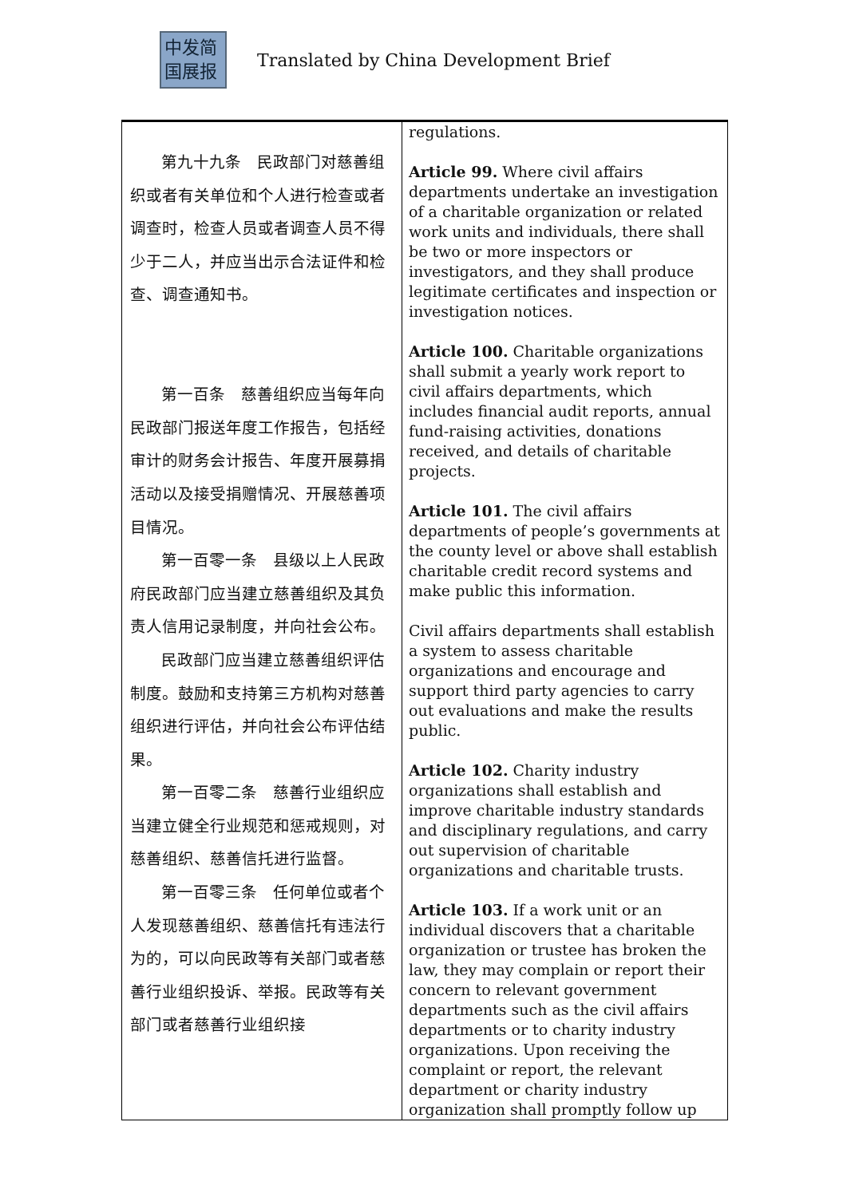中发简
国展报
Translated by China Development Brief
| 第九十九条 民政部门对慈善组织或者有关单位和个人进行检查或者调查时，检查人员或者调查人员不得少于二人，并应当出示合法证件和检查、调查通知书。 第一百条 慈善组织应当每年向民政部门报送年度工作报告，包括经审计的财务会计报告、年度开展募捐活动以及接受捐赠情况、开展慈善项目情况。 第一百零一条 县级以上人民政府民政部门应当建立慈善组织及其负责人信用记录制度，并向社会公布。 民政部门应当建立慈善组织评估制度。鼓励和支持第三方机构对慈善组织进行评估，并向社会公布评估结果。 第一百零二条 慈善行业组织应当建立健全行业规范和惩戒规则，对慈善组织、慈善信托进行监督。 第一百零三条 任何单位或者个人发现慈善组织、慈善信托有违法行为的，可以向民政等有关部门或者慈善行业组织投诉、举报。民政等有关部门或者慈善行业组织接 | regulations. Article 99. Where civil affairs departments undertake an investigation of a charitable organization or related work units and individuals, there shall be two or more inspectors or investigators, and they shall produce legitimate certificates and inspection or investigation notices. Article 100. Charitable organizations shall submit a yearly work report to civil affairs departments, which includes financial audit reports, annual fund-raising activities, donations received, and details of charitable projects. Article 101. The civil affairs departments of people’s governments at the county level or above shall establish charitable credit record systems and make public this information. Civil affairs departments shall establish a system to assess charitable organizations and encourage and support third party agencies to carry out evaluations and make the results public. Article 102. Charity industry organizations shall establish and improve charitable industry standards and disciplinary regulations, and carry out supervision of charitable organizations and charitable trusts. Article 103. If a work unit or an individual discovers that a charitable organization or trustee has broken the law, they may complain or report their concern to relevant government departments such as the civil affairs departments or to charity industry organizations. Upon receiving the complaint or report, the relevant department or charity industry organization shall promptly follow up |